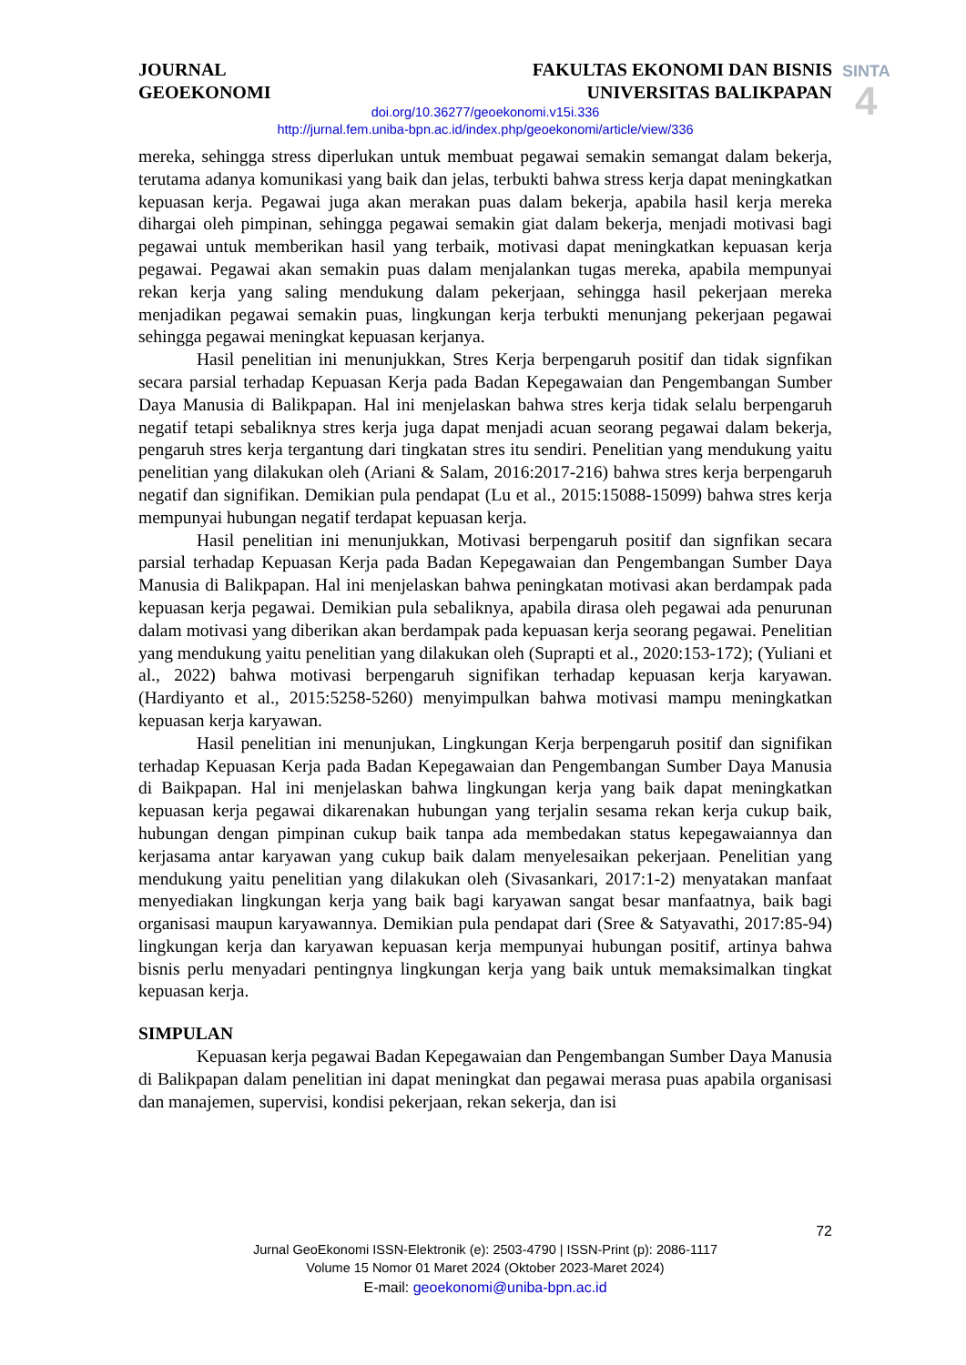JOURNAL
GEOEKONOMI
FAKULTAS EKONOMI DAN BISNIS
UNIVERSITAS BALIKPAPAN
SINTA
4
doi.org/10.36277/geoekonomi.v15i.336
http://jurnal.fem.uniba-bpn.ac.id/index.php/geoekonomi/article/view/336
mereka, sehingga stress diperlukan untuk membuat pegawai semakin semangat dalam bekerja, terutama adanya komunikasi yang baik dan jelas, terbukti bahwa stress kerja dapat meningkatkan kepuasan kerja. Pegawai juga akan merakan puas dalam bekerja, apabila hasil kerja mereka dihargai oleh pimpinan, sehingga pegawai semakin giat dalam bekerja, menjadi motivasi bagi pegawai untuk memberikan hasil yang terbaik, motivasi dapat meningkatkan kepuasan kerja pegawai. Pegawai akan semakin puas dalam menjalankan tugas mereka, apabila mempunyai rekan kerja yang saling mendukung dalam pekerjaan, sehingga hasil pekerjaan mereka menjadikan pegawai semakin puas, lingkungan kerja terbukti menunjang pekerjaan pegawai sehingga pegawai meningkat kepuasan kerjanya.
Hasil penelitian ini menunjukkan, Stres Kerja berpengaruh positif dan tidak signfikan secara parsial terhadap Kepuasan Kerja pada Badan Kepegawaian dan Pengembangan Sumber Daya Manusia di Balikpapan. Hal ini menjelaskan bahwa stres kerja tidak selalu berpengaruh negatif tetapi sebaliknya stres kerja juga dapat menjadi acuan seorang pegawai dalam bekerja, pengaruh stres kerja tergantung dari tingkatan stres itu sendiri. Penelitian yang mendukung yaitu penelitian yang dilakukan oleh (Ariani & Salam, 2016:2017-216) bahwa stres kerja berpengaruh negatif dan signifikan. Demikian pula pendapat (Lu et al., 2015:15088-15099) bahwa stres kerja mempunyai hubungan negatif terdapat kepuasan kerja.
Hasil penelitian ini menunjukkan, Motivasi berpengaruh positif dan signfikan secara parsial terhadap Kepuasan Kerja pada Badan Kepegawaian dan Pengembangan Sumber Daya Manusia di Balikpapan. Hal ini menjelaskan bahwa peningkatan motivasi akan berdampak pada kepuasan kerja pegawai. Demikian pula sebaliknya, apabila dirasa oleh pegawai ada penurunan dalam motivasi yang diberikan akan berdampak pada kepuasan kerja seorang pegawai. Penelitian yang mendukung yaitu penelitian yang dilakukan oleh (Suprapti et al., 2020:153-172); (Yuliani et al., 2022) bahwa motivasi berpengaruh signifikan terhadap kepuasan kerja karyawan. (Hardiyanto et al., 2015:5258-5260) menyimpulkan bahwa motivasi mampu meningkatkan kepuasan kerja karyawan.
Hasil penelitian ini menunjukan, Lingkungan Kerja berpengaruh positif dan signifikan terhadap Kepuasan Kerja pada Badan Kepegawaian dan Pengembangan Sumber Daya Manusia di Baikpapan. Hal ini menjelaskan bahwa lingkungan kerja yang baik dapat meningkatkan kepuasan kerja pegawai dikarenakan hubungan yang terjalin sesama rekan kerja cukup baik, hubungan dengan pimpinan cukup baik tanpa ada membedakan status kepegawaiannya dan kerjasama antar karyawan yang cukup baik dalam menyelesaikan pekerjaan. Penelitian yang mendukung yaitu penelitian yang dilakukan oleh (Sivasankari, 2017:1-2) menyatakan manfaat menyediakan lingkungan kerja yang baik bagi karyawan sangat besar manfaatnya, baik bagi organisasi maupun karyawannya. Demikian pula pendapat dari (Sree & Satyavathi, 2017:85-94) lingkungan kerja dan karyawan kepuasan kerja mempunyai hubungan positif, artinya bahwa bisnis perlu menyadari pentingnya lingkungan kerja yang baik untuk memaksimalkan tingkat kepuasan kerja.
SIMPULAN
Kepuasan kerja pegawai Badan Kepegawaian dan Pengembangan Sumber Daya Manusia di Balikpapan dalam penelitian ini dapat meningkat dan pegawai merasa puas apabila organisasi dan manajemen, supervisi, kondisi pekerjaan, rekan sekerja, dan isi
72
Jurnal GeoEkonomi ISSN-Elektronik (e): 2503-4790 | ISSN-Print (p): 2086-1117
Volume 15 Nomor 01 Maret 2024 (Oktober 2023-Maret 2024)
E-mail: geoekonomi@uniba-bpn.ac.id